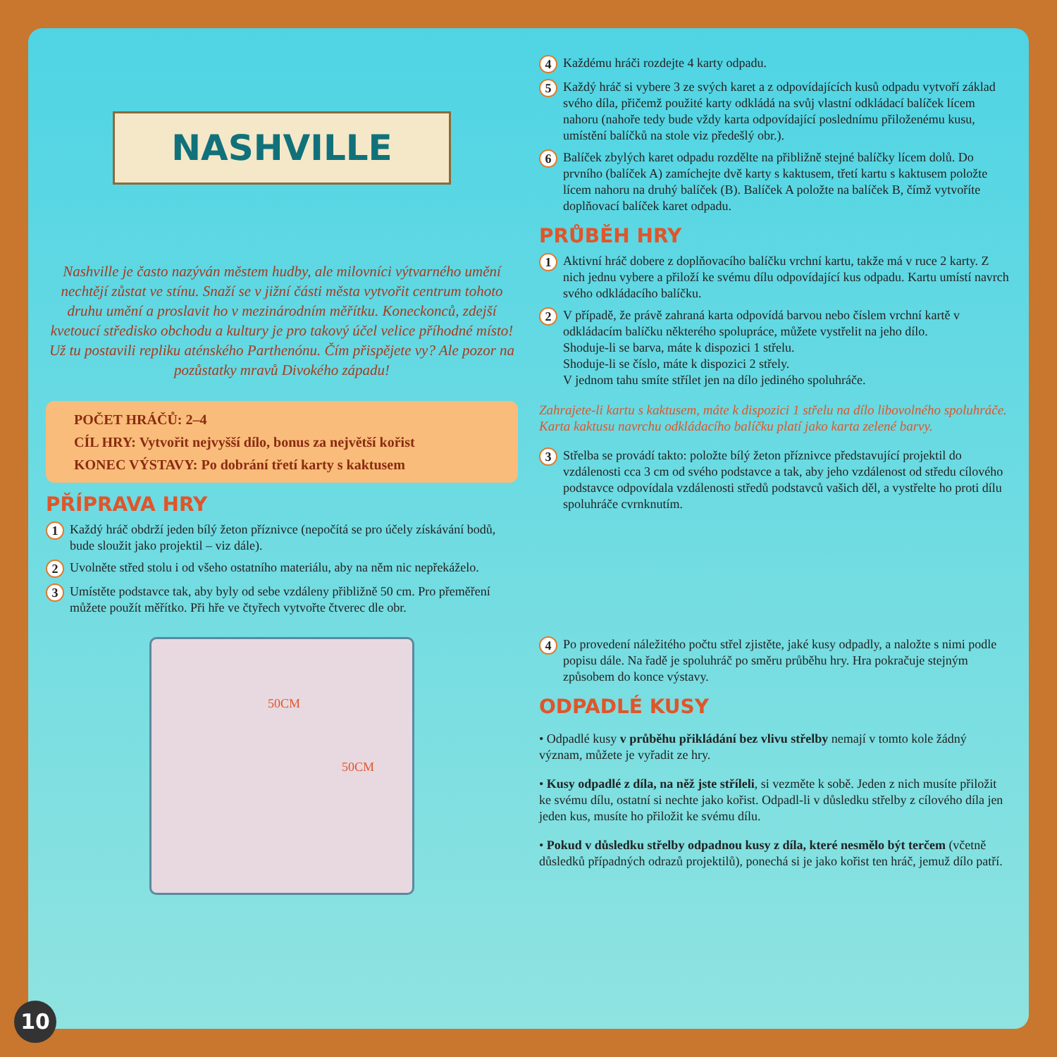NASHVILLE
Nashville je často nazýván městem hudby, ale milovníci výtvarného umění nechtějí zůstat ve stínu. Snaží se v jižní části města vytvořit centrum tohoto druhu umění a proslavit ho v mezinárodním měřítku. Koneckonců, zdejší kvetoucí středisko obchodu a kultury je pro takový účel velice příhodné místo! Už tu postavili repliku aténského Parthenónu. Čím přispějete vy? Ale pozor na pozůstatky mravů Divokého západu!
POČET HRÁČŮ: 2–4
CÍL HRY: Vytvořit nejvyšší dílo, bonus za největší kořist
KONEC VÝSTAVY: Po dobrání třetí karty s kaktusem
PŘÍPRAVA HRY
1
Každý hráč obdrží jeden bílý žeton příznivce (nepočítá se pro účely získávání bodů, bude sloužit jako projektil – viz dále).
2
Uvolněte střed stolu i od všeho ostatního materiálu, aby na něm nic nepřekáželo.
3
Umístěte podstavce tak, aby byly od sebe vzdáleny přibližně 50 cm. Pro přeměření můžete použít měřítko. Při hře ve čtyřech vytvořte čtverec dle obr.
50CM
50CM
4
Každému hráči rozdejte 4 karty odpadu.
5
Každý hráč si vybere 3 ze svých karet a z odpovídajících kusů odpadu vytvoří základ svého díla, přičemž použité karty odkládá na svůj vlastní odkládací balíček lícem nahoru (nahoře tedy bude vždy karta odpovídající poslednímu přiloženému kusu, umístění balíčků na stole viz předešlý obr.).
6
Balíček zbylých karet odpadu rozdělte na přibližně stejné balíčky lícem dolů. Do prvního (balíček A) zamíchejte dvě karty s kaktusem, třetí kartu s kaktusem položte lícem nahoru na druhý balíček (B). Balíček A položte na balíček B, čímž vytvoříte doplňovací balíček karet odpadu.
PRŮBĚH HRY
1
Aktivní hráč dobere z doplňovacího balíčku vrchní kartu, takže má v ruce 2 karty. Z nich jednu vybere a přiloží ke svému dílu odpovídající kus odpadu. Kartu umístí navrch svého odkládacího balíčku.
2
V případě, že právě zahraná karta odpovídá barvou nebo číslem vrchní kartě v odkládacím balíčku některého spolupráce, můžete vystřelit na jeho dílo.
Shoduje-li se barva, máte k dispozici 1 střelu.
Shoduje-li se číslo, máte k dispozici 2 střely.
V jednom tahu smíte střílet jen na dílo jediného spoluhráče.
Zahrajete-li kartu s kaktusem, máte k dispozici 1 střelu na dílo libovolného spoluhráče. Karta kaktusu navrchu odkládacího balíčku platí jako karta zelené barvy.
3
Střelba se provádí takto: položte bílý žeton příznivce představující projektil do vzdálenosti cca 3 cm od svého podstavce a tak, aby jeho vzdálenost od středu cílového podstavce odpovídala vzdálenosti středů podstavců vašich děl, a vystřelte ho proti dílu spoluhráče cvrnknutím.
4
Po provedení náležitého počtu střel zjistěte, jaké kusy odpadly, a naložte s nimi podle popisu dále. Na řadě je spoluhráč po směru průběhu hry. Hra pokračuje stejným způsobem do konce výstavy.
ODPADLÉ KUSY
• Odpadlé kusy v průběhu přikládání bez vlivu střelby nemají v tomto kole žádný význam, můžete je vyřadit ze hry.
• Kusy odpadlé z díla, na něž jste stříleli, si vezměte k sobě. Jeden z nich musíte přiložit ke svému dílu, ostatní si nechte jako kořist. Odpadl-li v důsledku střelby z cílového díla jen jeden kus, musíte ho přiložit ke svému dílu.
• Pokud v důsledku střelby odpadnou kusy z díla, které nesmělo být terčem (včetně důsledků případných odrazů projektilů), ponechá si je jako kořist ten hráč, jemuž dílo patří.
10